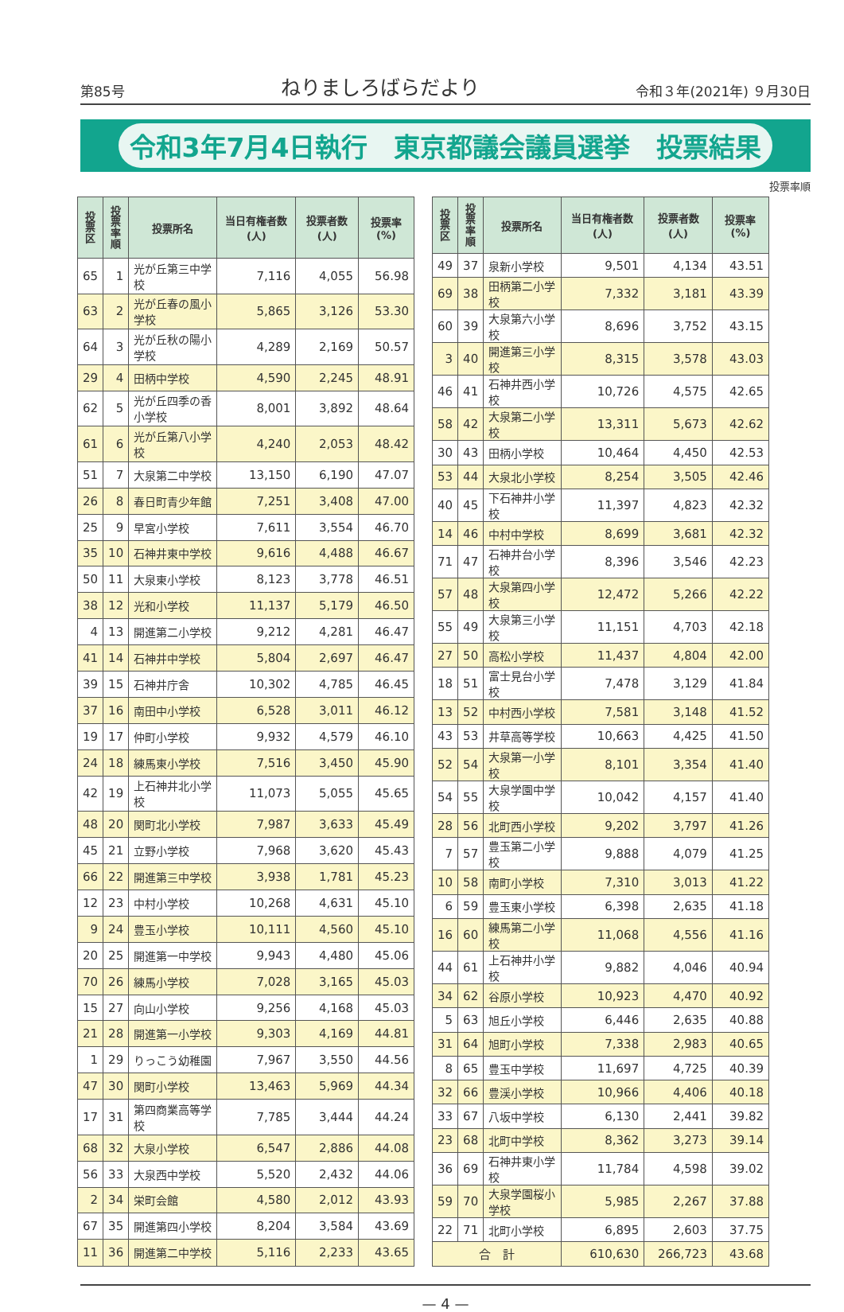第85号 ねりましろばらだより 令和３年(2021年) ９月30日
令和3年7月4日執行　東京都議会議員選挙　投票結果
投票率順
| 投票区 | 投票率順 | 投票所名 | 当日有権者数(人) | 投票者数(人) | 投票率(%) |
| --- | --- | --- | --- | --- | --- |
| 65 | 1 | 光が丘第三中学校 | 7,116 | 4,055 | 56.98 |
| 63 | 2 | 光が丘春の風小学校 | 5,865 | 3,126 | 53.30 |
| 64 | 3 | 光が丘秋の陽小学校 | 4,289 | 2,169 | 50.57 |
| 29 | 4 | 田柄中学校 | 4,590 | 2,245 | 48.91 |
| 62 | 5 | 光が丘四季の香小学校 | 8,001 | 3,892 | 48.64 |
| 61 | 6 | 光が丘第八小学校 | 4,240 | 2,053 | 48.42 |
| 51 | 7 | 大泉第二中学校 | 13,150 | 6,190 | 47.07 |
| 26 | 8 | 春日町青少年館 | 7,251 | 3,408 | 47.00 |
| 25 | 9 | 早宮小学校 | 7,611 | 3,554 | 46.70 |
| 35 | 10 | 石神井東中学校 | 9,616 | 4,488 | 46.67 |
| 50 | 11 | 大泉東小学校 | 8,123 | 3,778 | 46.51 |
| 38 | 12 | 光和小学校 | 11,137 | 5,179 | 46.50 |
| 4 | 13 | 開進第二小学校 | 9,212 | 4,281 | 46.47 |
| 41 | 14 | 石神井中学校 | 5,804 | 2,697 | 46.47 |
| 39 | 15 | 石神井庁舎 | 10,302 | 4,785 | 46.45 |
| 37 | 16 | 南田中小学校 | 6,528 | 3,011 | 46.12 |
| 19 | 17 | 仲町小学校 | 9,932 | 4,579 | 46.10 |
| 24 | 18 | 練馬東小学校 | 7,516 | 3,450 | 45.90 |
| 42 | 19 | 上石神井北小学校 | 11,073 | 5,055 | 45.65 |
| 48 | 20 | 関町北小学校 | 7,987 | 3,633 | 45.49 |
| 45 | 21 | 立野小学校 | 7,968 | 3,620 | 45.43 |
| 66 | 22 | 開進第三中学校 | 3,938 | 1,781 | 45.23 |
| 12 | 23 | 中村小学校 | 10,268 | 4,631 | 45.10 |
| 9 | 24 | 豊玉小学校 | 10,111 | 4,560 | 45.10 |
| 20 | 25 | 開進第一中学校 | 9,943 | 4,480 | 45.06 |
| 70 | 26 | 練馬小学校 | 7,028 | 3,165 | 45.03 |
| 15 | 27 | 向山小学校 | 9,256 | 4,168 | 45.03 |
| 21 | 28 | 開進第一小学校 | 9,303 | 4,169 | 44.81 |
| 1 | 29 | りっこう幼稚園 | 7,967 | 3,550 | 44.56 |
| 47 | 30 | 関町小学校 | 13,463 | 5,969 | 44.34 |
| 17 | 31 | 第四商業高等学校 | 7,785 | 3,444 | 44.24 |
| 68 | 32 | 大泉小学校 | 6,547 | 2,886 | 44.08 |
| 56 | 33 | 大泉西中学校 | 5,520 | 2,432 | 44.06 |
| 2 | 34 | 栄町会館 | 4,580 | 2,012 | 43.93 |
| 67 | 35 | 開進第四小学校 | 8,204 | 3,584 | 43.69 |
| 11 | 36 | 開進第二中学校 | 5,116 | 2,233 | 43.65 |
| 投票区 | 投票率順 | 投票所名 | 当日有権者数(人) | 投票者数(人) | 投票率(%) |
| --- | --- | --- | --- | --- | --- |
| 49 | 37 | 泉新小学校 | 9,501 | 4,134 | 43.51 |
| 69 | 38 | 田柄第二小学校 | 7,332 | 3,181 | 43.39 |
| 60 | 39 | 大泉第六小学校 | 8,696 | 3,752 | 43.15 |
| 3 | 40 | 開進第三小学校 | 8,315 | 3,578 | 43.03 |
| 46 | 41 | 石神井西小学校 | 10,726 | 4,575 | 42.65 |
| 58 | 42 | 大泉第二小学校 | 13,311 | 5,673 | 42.62 |
| 30 | 43 | 田柄小学校 | 10,464 | 4,450 | 42.53 |
| 53 | 44 | 大泉北小学校 | 8,254 | 3,505 | 42.46 |
| 40 | 45 | 下石神井小学校 | 11,397 | 4,823 | 42.32 |
| 14 | 46 | 中村中学校 | 8,699 | 3,681 | 42.32 |
| 71 | 47 | 石神井台小学校 | 8,396 | 3,546 | 42.23 |
| 57 | 48 | 大泉第四小学校 | 12,472 | 5,266 | 42.22 |
| 55 | 49 | 大泉第三小学校 | 11,151 | 4,703 | 42.18 |
| 27 | 50 | 高松小学校 | 11,437 | 4,804 | 42.00 |
| 18 | 51 | 富士見台小学校 | 7,478 | 3,129 | 41.84 |
| 13 | 52 | 中村西小学校 | 7,581 | 3,148 | 41.52 |
| 43 | 53 | 井草高等学校 | 10,663 | 4,425 | 41.50 |
| 52 | 54 | 大泉第一小学校 | 8,101 | 3,354 | 41.40 |
| 54 | 55 | 大泉学園中学校 | 10,042 | 4,157 | 41.40 |
| 28 | 56 | 北町西小学校 | 9,202 | 3,797 | 41.26 |
| 7 | 57 | 豊玉第二小学校 | 9,888 | 4,079 | 41.25 |
| 10 | 58 | 南町小学校 | 7,310 | 3,013 | 41.22 |
| 6 | 59 | 豊玉東小学校 | 6,398 | 2,635 | 41.18 |
| 16 | 60 | 練馬第二小学校 | 11,068 | 4,556 | 41.16 |
| 44 | 61 | 上石神井小学校 | 9,882 | 4,046 | 40.94 |
| 34 | 62 | 谷原小学校 | 10,923 | 4,470 | 40.92 |
| 5 | 63 | 旭丘小学校 | 6,446 | 2,635 | 40.88 |
| 31 | 64 | 旭町小学校 | 7,338 | 2,983 | 40.65 |
| 8 | 65 | 豊玉中学校 | 11,697 | 4,725 | 40.39 |
| 32 | 66 | 豊渓小学校 | 10,966 | 4,406 | 40.18 |
| 33 | 67 | 八坂中学校 | 6,130 | 2,441 | 39.82 |
| 23 | 68 | 北町中学校 | 8,362 | 3,273 | 39.14 |
| 36 | 69 | 石神井東小学校 | 11,784 | 4,598 | 39.02 |
| 59 | 70 | 大泉学園桜小学校 | 5,985 | 2,267 | 37.88 |
| 22 | 71 | 北町小学校 | 6,895 | 2,603 | 37.75 |
| 合 計 | | | 610,630 | 266,723 | 43.68 |
— 4 —